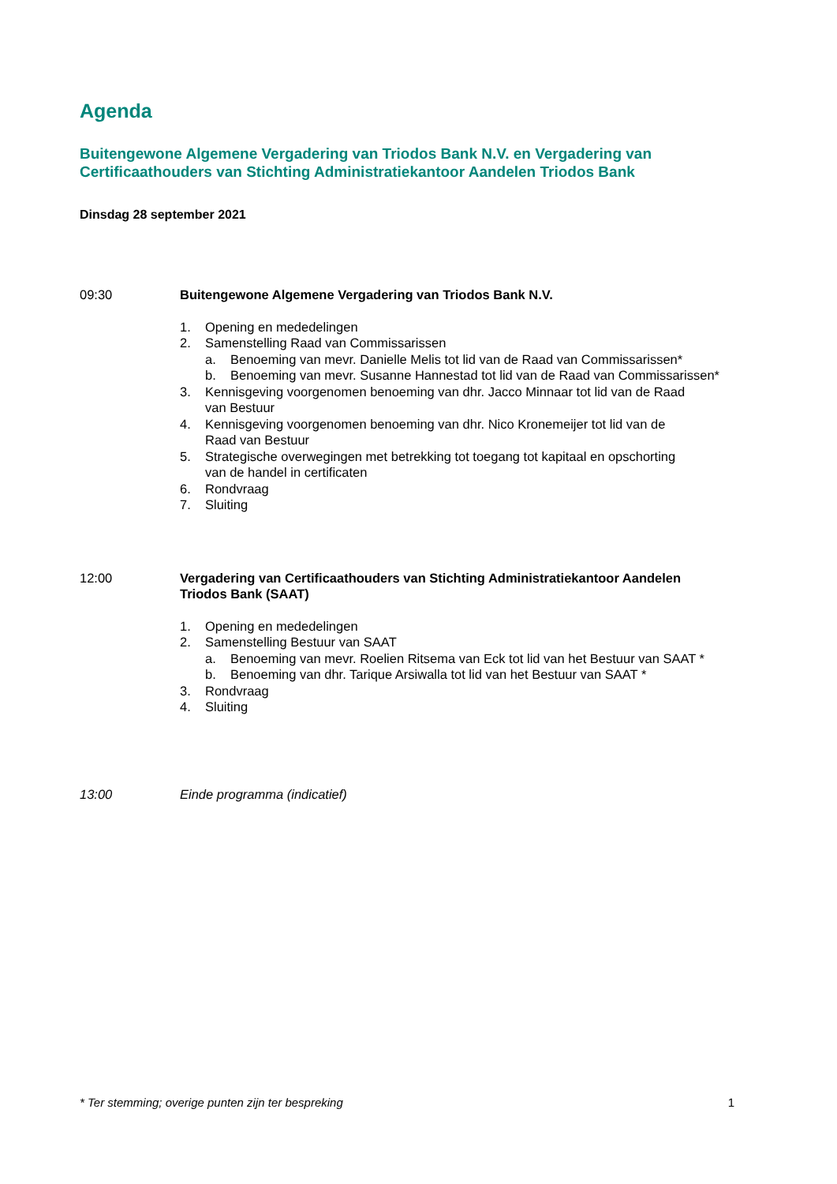Agenda
Buitengewone Algemene Vergadering van Triodos Bank N.V. en Vergadering van
Certificaathouders van Stichting Administratiekantoor Aandelen Triodos Bank
Dinsdag 28 september 2021
09:30 Buitengewone Algemene Vergadering van Triodos Bank N.V.
1. Opening en mededelingen
2. Samenstelling Raad van Commissarissen
a. Benoeming van mevr. Danielle Melis tot lid van de Raad van Commissarissen*
b. Benoeming van mevr. Susanne Hannestad tot lid van de Raad van Commissarissen*
3. Kennisgeving voorgenomen benoeming van dhr. Jacco Minnaar tot lid van de Raad
van Bestuur
4. Kennisgeving voorgenomen benoeming van dhr. Nico Kronemeijer tot lid van de
Raad van Bestuur
5. Strategische overwegingen met betrekking tot toegang tot kapitaal en opschorting
van de handel in certificaten
6. Rondvraag
7. Sluiting
12:00 Vergadering van Certificaathouders van Stichting Administratiekantoor Aandelen
Triodos Bank (SAAT)
1. Opening en mededelingen
2. Samenstelling Bestuur van SAAT
a. Benoeming van mevr. Roelien Ritsema van Eck tot lid van het Bestuur van SAAT *
b. Benoeming van dhr. Tarique Arsiwalla tot lid van het Bestuur van SAAT *
3. Rondvraag
4. Sluiting
13:00 Einde programma (indicatief)
* Ter stemming; overige punten zijn ter bespreking 1